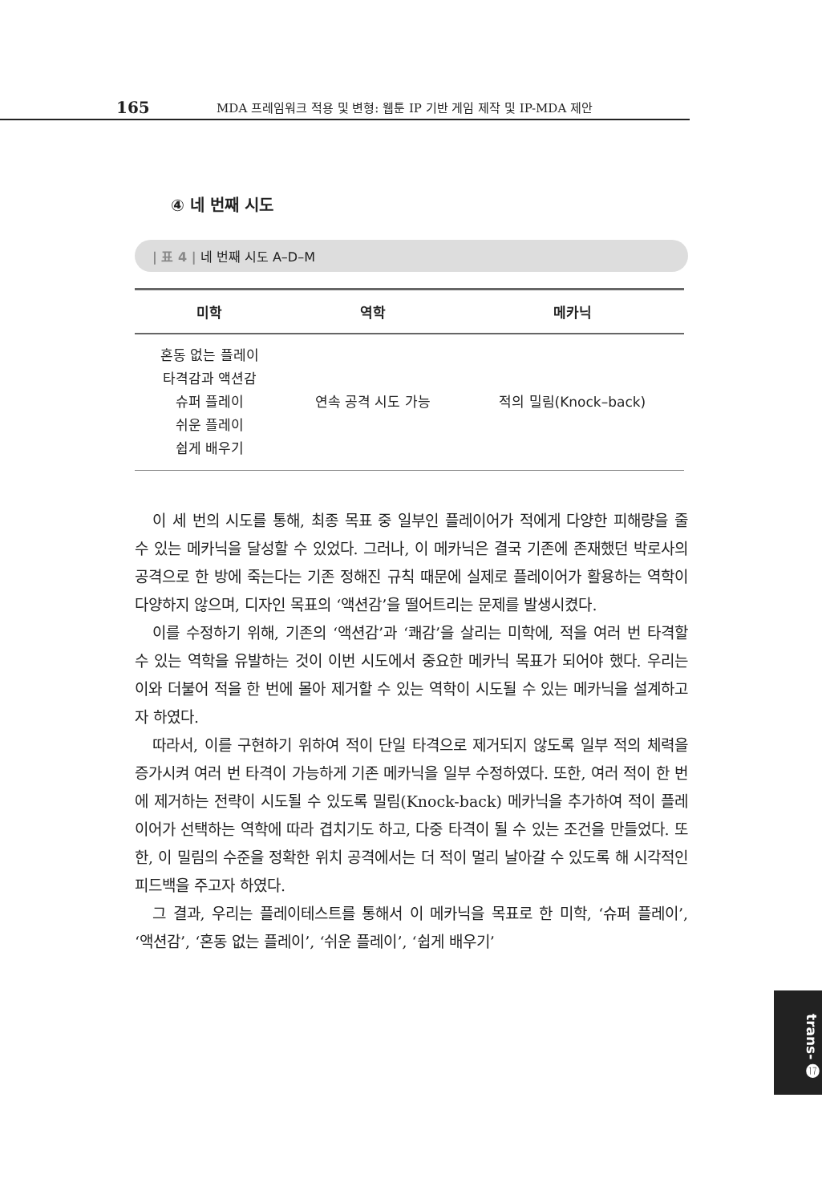165 MDA 프레임워크 적용 및 변형: 웹툰 IP 기반 게임 제작 및 IP-MDA 제안
④ 네 번째 시도
| 표 4 | 네 번째 시도 A–D–M
| 미학 | 역학 | 메카닉 |
| --- | --- | --- |
| 혼동 없는 플레이 타격감과 액션감 슈퍼 플레이 쉬운 플레이 쉽게 배우기 | 연속 공격 시도 가능 | 적의 밀림(Knock–back) |
이 세 번의 시도를 통해, 최종 목표 중 일부인 플레이어가 적에게 다양한 피해량을 줄 수 있는 메카닉을 달성할 수 있었다. 그러나, 이 메카닉은 결국 기존에 존재했던 박로사의 공격으로 한 방에 죽는다는 기존 정해진 규칙 때문에 실제로 플레이어가 활용하는 역학이 다양하지 않으며, 디자인 목표의 ‘액션감’을 떨어트리는 문제를 발생시켰다.
이를 수정하기 위해, 기존의 ‘액션감’과 ‘쾌감’을 살리는 미학에, 적을 여러 번 타격할 수 있는 역학을 유발하는 것이 이번 시도에서 중요한 메카닉 목표가 되어야 했다. 우리는 이와 더불어 적을 한 번에 몰아 제거할 수 있는 역학이 시도될 수 있는 메카닉을 설계하고자 하였다.
따라서, 이를 구현하기 위하여 적이 단일 타격으로 제거되지 않도록 일부 적의 체력을 증가시켜 여러 번 타격이 가능하게 기존 메카닉을 일부 수정하였다. 또한, 여러 적이 한 번에 제거하는 전략이 시도될 수 있도록 밀림(Knock-back) 메카닉을 추가하여 적이 플레이어가 선택하는 역학에 따라 겹치기도 하고, 다중 타격이 될 수 있는 조건을 만들었다. 또한, 이 밀림의 수준을 정확한 위치 공격에서는 더 적이 멀리 날아갈 수 있도록 해 시각적인 피드백을 주고자 하였다.
그 결과, 우리는 플레이테스트를 통해서 이 메카닉을 목표로 한 미학, ‘슈퍼 플레이’, ‘액션감’, ‘혼동 없는 플레이’, ‘쉬운 플레이’, ‘쉽게 배우기’
trans- ⓱